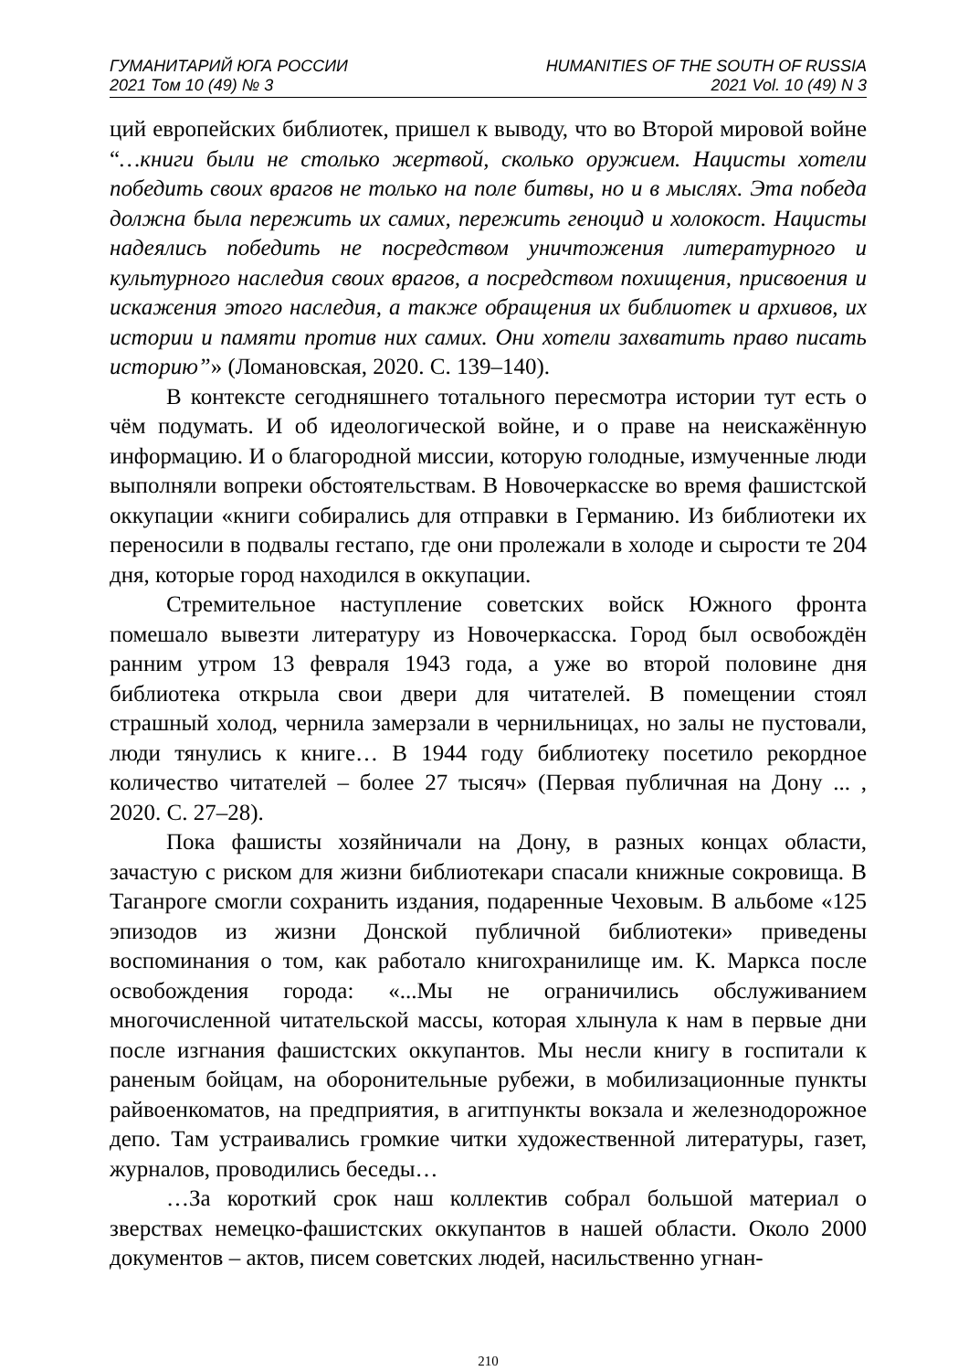ГУМАНИТАРИЙ ЮГА РОССИИ
2021 Том 10 (49) № 3
HUMANITIES OF THE SOUTH OF RUSSIA
2021 Vol. 10 (49) N 3
ций европейских библиотек, пришел к выводу, что во Второй мировой войне “…книги были не столько жертвой, сколько оружием. Нацисты хотели победить своих врагов не только на поле битвы, но и в мыслях. Эта победа должна была пережить их самих, пережить геноцид и холокост. Нацисты надеялись победить не посредством уничтожения литературного и культурного наследия своих врагов, а посредством похищения, присвоения и искажения этого наследия, а также обращения их библиотек и архивов, их истории и памяти против них самих. Они хотели захватить право писать историю”» (Ломановская, 2020. С. 139–140).
В контексте сегодняшнего тотального пересмотра истории тут есть о чём подумать. И об идеологической войне, и о праве на неискажённую информацию. И о благородной миссии, которую голодные, измученные люди выполняли вопреки обстоятельствам. В Новочеркасске во время фашистской оккупации «книги собирались для отправки в Германию. Из библиотеки их переносили в подвалы гестапо, где они пролежали в холоде и сырости те 204 дня, которые город находился в оккупации.
Стремительное наступление советских войск Южного фронта помешало вывезти литературу из Новочеркасска. Город был освобождён ранним утром 13 февраля 1943 года, а уже во второй половине дня библиотека открыла свои двери для читателей. В помещении стоял страшный холод, чернила замерзали в чернильницах, но залы не пустовали, люди тянулись к книге… В 1944 году библиотеку посетило рекордное количество читателей – более 27 тысяч» (Первая публичная на Дону ... , 2020. С. 27–28).
Пока фашисты хозяйничали на Дону, в разных концах области, зачастую с риском для жизни библиотекари спасали книжные сокровища. В Таганроге смогли сохранить издания, подаренные Чеховым. В альбоме «125 эпизодов из жизни Донской публичной библиотеки» приведены воспоминания о том, как работало книгохранилище им. К. Маркса после освобождения города: «...Мы не ограничились обслуживанием многочисленной читательской массы, которая хлынула к нам в первые дни после изгнания фашистских оккупантов. Мы несли книгу в госпитали к раненым бойцам, на оборонительные рубежи, в мобилизационные пункты райвоенкоматов, на предприятия, в агитпункты вокзала и железнодорожное депо. Там устраивались громкие читки художественной литературы, газет, журналов, проводились беседы…
…За короткий срок наш коллектив собрал большой материал о зверствах немецко-фашистских оккупантов в нашей области. Около 2000 документов – актов, писем советских людей, насильственно угнан-
210